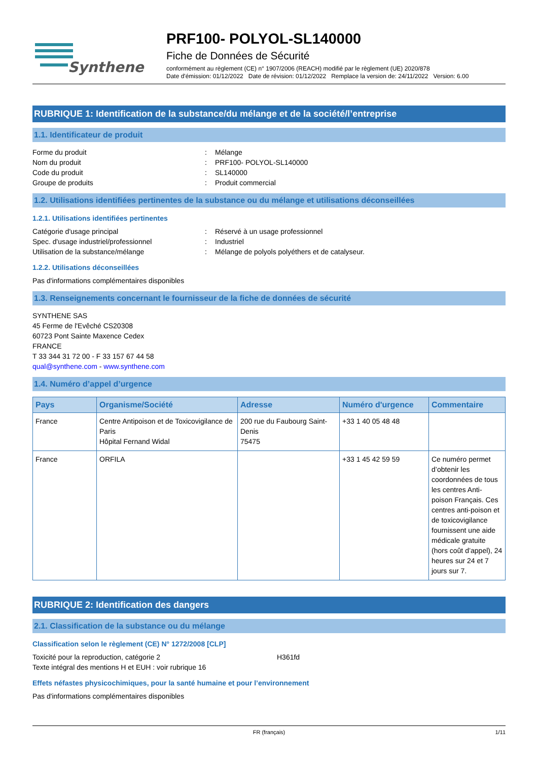Synthene
PRF100- POLYOL-SL140000
Fiche de Données de Sécurité
conformément au règlement (CE) n° 1907/2006 (REACH) modifié par le règlement (UE) 2020/878
Date d'émission: 01/12/2022 Date de révision: 01/12/2022 Remplace la version de: 24/11/2022 Version: 6.00
RUBRIQUE 1: Identification de la substance/du mélange et de la société/l’entreprise
1.1. Identificateur de produit
Forme du produit: Mélange
Nom du produit: PRF100- POLYOL-SL140000
Code du produit: SL140000
Groupe de produits: Produit commercial
1.2. Utilisations identifiées pertinentes de la substance ou du mélange et utilisations déconseillées
1.2.1. Utilisations identifiées pertinentes
Catégorie d'usage principal: Réservé à un usage professionnel
Spec. d'usage industriel/professionnel: Industriel
Utilisation de la substance/mélange: Mélange de polyols polyéthers et de catalyseur.
1.2.2. Utilisations déconseillées
Pas d'informations complémentaires disponibles
1.3. Renseignements concernant le fournisseur de la fiche de données de sécurité
SYNTHENE SAS
45 Ferme de l'Evêché CS20308
60723 Pont Sainte Maxence Cedex
FRANCE
T 33 344 31 72 00 - F 33 157 67 44 58
qual@synthene.com - www.synthene.com
1.4. Numéro d’appel d’urgence
| Pays | Organisme/Société | Adresse | Numéro d'urgence | Commentaire |
| --- | --- | --- | --- | --- |
| France | Centre Antipoison et de Toxicovigilance de Paris Hôpital Fernand Widal | 200 rue du Faubourg Saint-Denis 75475 | +33 1 40 05 48 48 | |
| France | ORFILA | | +33 1 45 42 59 59 | Ce numéro permet d’obtenir les coordonnées de tous les centres Anti-poison Français. Ces centres anti-poison et de toxicovigilance fournissent une aide médicale gratuite (hors coût d’appel), 24 heures sur 24 et 7 jours sur 7. |
RUBRIQUE 2: Identification des dangers
2.1. Classification de la substance ou du mélange
Classification selon le règlement (CE) N° 1272/2008 [CLP]
Toxicité pour la reproduction, catégorie 2 H361fd
Texte intégral des mentions H et EUH : voir rubrique 16
Effets néfastes physicochimiques, pour la santé humaine et pour l’environnement
Pas d'informations complémentaires disponibles
FR (français) 1/11